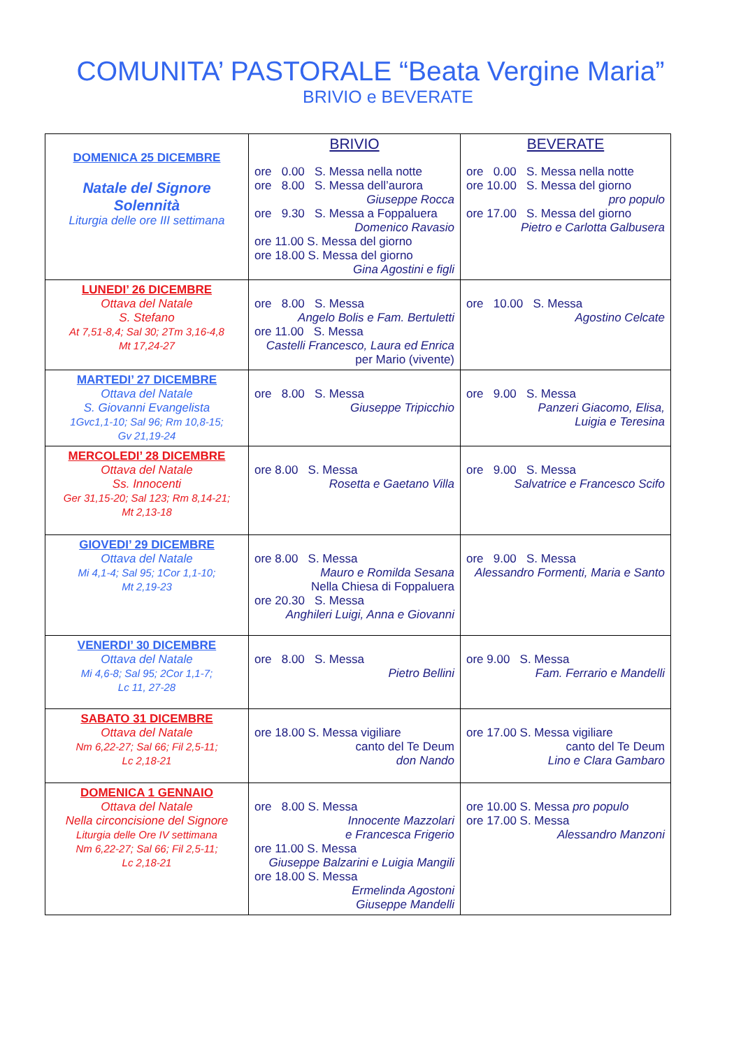COMUNITA’ PASTORALE “Beata Vergine Maria”
BRIVIO e BEVERATE
| DOMENICA 25 DICEMBRE Natale del Signore Solennità Liturgia delle ore III settimana | BRIVIO ore 0.00 S. Messa nella notte ore 8.00 S. Messa dell’aurora Giuseppe Rocca ore 9.30 S. Messa a Foppaluera Domenico Ravasio ore 11.00 S. Messa del giorno ore 18.00 S. Messa del giorno Gina Agostini e figli | BEVERATE ore 0.00 S. Messa nella notte ore 10.00 S. Messa del giorno pro populo ore 17.00 S. Messa del giorno Pietro e Carlotta Galbusera |
| LUNEDI’ 26 DICEMBRE Ottava del Natale S. Stefano At 7,51-8,4; Sal 30; 2Tm 3,16-4,8 Mt 17,24-27 | ore 8.00 S. Messa Angelo Bolis e Fam. Bertuletti ore 11.00 S. Messa Castelli Francesco, Laura ed Enrica per Mario (vivente) | ore 10.00 S. Messa Agostino Celcate |
| MARTEDI’ 27 DICEMBRE Ottava del Natale S. Giovanni Evangelista 1Gvc1,1-10; Sal 96; Rm 10,8-15; Gv 21,19-24 | ore 8.00 S. Messa Giuseppe Tripicchio | ore 9.00 S. Messa Panzeri Giacomo, Elisa, Luigia e Teresina |
| MERCOLEDI’ 28 DICEMBRE Ottava del Natale Ss. Innocenti Ger 31,15-20; Sal 123; Rm 8,14-21; Mt 2,13-18 | ore 8.00 S. Messa Rosetta e Gaetano Villa | ore 9.00 S. Messa Salvatrice e Francesco Scifo |
| GIOVEDI’ 29 DICEMBRE Ottava del Natale Mi 4,1-4; Sal 95; 1Cor 1,1-10; Mt 2,19-23 | ore 8.00 S. Messa Mauro e Romilda Sesana Nella Chiesa di Foppaluera ore 20.30 S. Messa Anghileri Luigi, Anna e Giovanni | ore 9.00 S. Messa Alessandro Formenti, Maria e Santo |
| VENERDI’ 30 DICEMBRE Ottava del Natale Mi 4,6-8; Sal 95; 2Cor 1,1-7; Lc 11, 27-28 | ore 8.00 S. Messa Pietro Bellini | ore 9.00 S. Messa Fam. Ferrario e Mandelli |
| SABATO 31 DICEMBRE Ottava del Natale Nm 6,22-27; Sal 66; Fil 2,5-11; Lc 2,18-21 | ore 18.00 S. Messa vigiliare canto del Te Deum don Nando | ore 17.00 S. Messa vigiliare canto del Te Deum Lino e Clara Gambaro |
| DOMENICA 1 GENNAIO Ottava del Natale Nella circoncisione del Signore Liturgia delle Ore IV settimana Nm 6,22-27; Sal 66; Fil 2,5-11; Lc 2,18-21 | ore 8.00 S. Messa Innocente Mazzolari e Francesca Frigerio ore 11.00 S. Messa Giuseppe Balzarini e Luigia Mangili ore 18.00 S. Messa Ermelinda Agostoni Giuseppe Mandelli | ore 10.00 S. Messa pro populo ore 17.00 S. Messa Alessandro Manzoni |